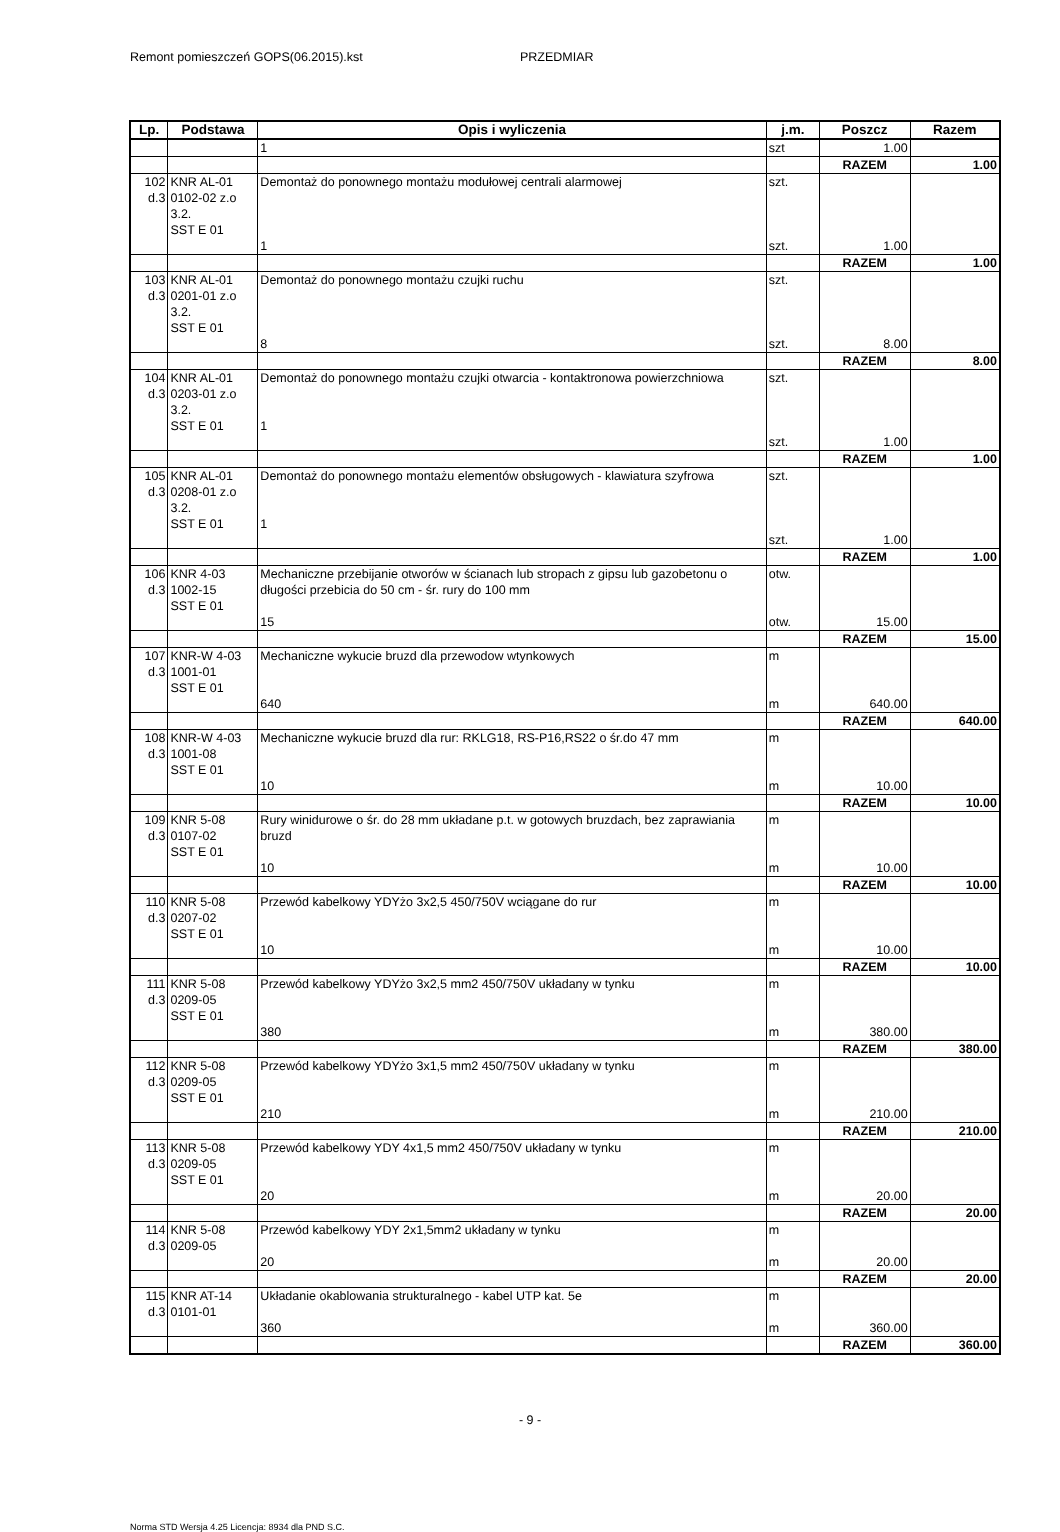Remont pomieszczeń GOPS(06.2015).kst PRZEDMIAR
| Lp. | Podstawa | Opis i wyliczenia | j.m. | Poszcz | Razem |
| --- | --- | --- | --- | --- | --- |
| | | 1 | szt | 1.00 | |
| | | | | RAZEM | 1.00 |
| 102 d.3 | KNR AL-01 0102-02 z.o 3.2. SST E 01 | Demontaż do ponownego montażu modułowej centrali alarmowej 1 | szt. szt. | 1.00 | |
| | | | | RAZEM | 1.00 |
| 103 d.3 | KNR AL-01 0201-01 z.o 3.2. SST E 01 | Demontaż do ponownego montażu czujki ruchu 8 | szt. szt. | 8.00 | |
| | | | | RAZEM | 8.00 |
| 104 d.3 | KNR AL-01 0203-01 z.o 3.2. SST E 01 | Demontaż do ponownego montażu czujki otwarcia - kontaktronowa powierzchniowa 1 | szt. szt. | 1.00 | |
| | | | | RAZEM | 1.00 |
| 105 d.3 | KNR AL-01 0208-01 z.o 3.2. SST E 01 | Demontaż do ponownego montażu elementów obsługowych - klawiatura szyfrowa 1 | szt. szt. | 1.00 | |
| | | | | RAZEM | 1.00 |
| 106 d.3 | KNR 4-03 1002-15 SST E 01 | Mechaniczne przebijanie otworów w ścianach lub stropach z gipsu lub gazobetonu o długości przebicia do 50 cm - śr. rury do 100 mm 15 | otw. otw. | 15.00 | |
| | | | | RAZEM | 15.00 |
| 107 d.3 | KNR-W 4-03 1001-01 SST E 01 | Mechaniczne wykucie bruzd dla przewodow wtynkowych 640 | m m | 640.00 | |
| | | | | RAZEM | 640.00 |
| 108 d.3 | KNR-W 4-03 1001-08 SST E 01 | Mechaniczne wykucie bruzd dla rur: RKLG18, RS-P16,RS22 o śr.do 47 mm 10 | m m | 10.00 | |
| | | | | RAZEM | 10.00 |
| 109 d.3 | KNR 5-08 0107-02 SST E 01 | Rury winidurowe o śr. do 28 mm układane p.t. w gotowych bruzdach, bez zaprawiania bruzd 10 | m m | 10.00 | |
| | | | | RAZEM | 10.00 |
| 110 d.3 | KNR 5-08 0207-02 SST E 01 | Przewód kabelkowy YDYżo 3x2,5 450/750V wciągane do rur 10 | m m | 10.00 | |
| | | | | RAZEM | 10.00 |
| 111 d.3 | KNR 5-08 0209-05 SST E 01 | Przewód kabelkowy YDYżo 3x2,5 mm2 450/750V układany w tynku 380 | m m | 380.00 | |
| | | | | RAZEM | 380.00 |
| 112 d.3 | KNR 5-08 0209-05 SST E 01 | Przewód kabelkowy YDYżo 3x1,5 mm2 450/750V układany w tynku 210 | m m | 210.00 | |
| | | | | RAZEM | 210.00 |
| 113 d.3 | KNR 5-08 0209-05 SST E 01 | Przewód kabelkowy YDY 4x1,5 mm2 450/750V układany w tynku 20 | m m | 20.00 | |
| | | | | RAZEM | 20.00 |
| 114 d.3 | KNR 5-08 0209-05 | Przewód kabelkowy YDY 2x1,5mm2 układany w tynku 20 | m m | 20.00 | |
| | | | | RAZEM | 20.00 |
| 115 d.3 | KNR AT-14 0101-01 | Układanie okablowania strukturalnego - kabel UTP kat. 5e 360 | m m | 360.00 | |
| | | | | RAZEM | 360.00 |
- 9 -
Norma STD Wersja 4.25 Licencja: 8934 dla PND S.C.